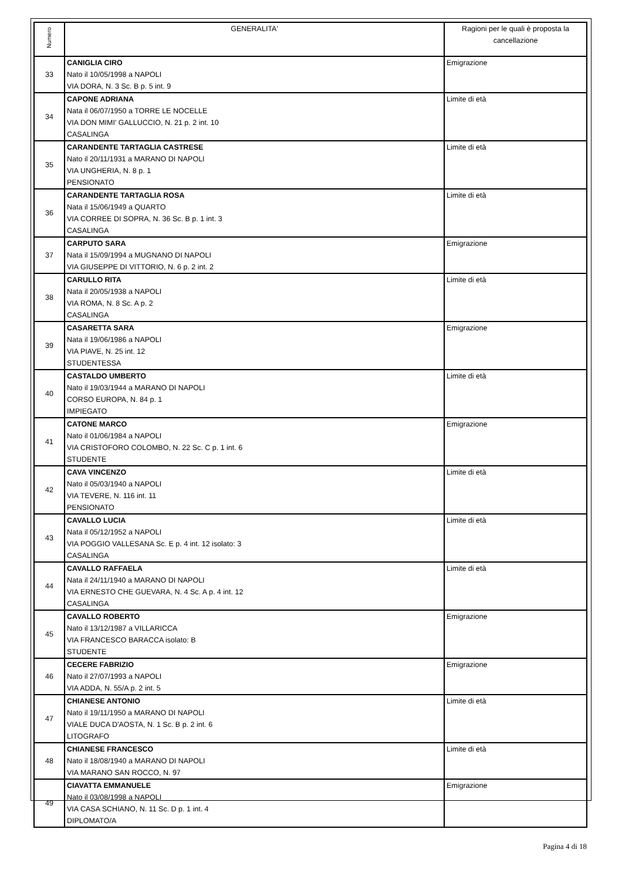| Numero | GENERALITA' | Ragioni per le quali è proposta la cancellazione |
| --- | --- | --- |
| 33 | CANIGLIA CIRO Nato il 10/05/1998 a NAPOLI VIA DORA, N. 3 Sc. B p. 5 int. 9 | Emigrazione |
| 34 | CAPONE ADRIANA Nata il 06/07/1950 a TORRE LE NOCELLE VIA DON MIMI' GALLUCCIO, N. 21 p. 2 int. 10 CASALINGA | Limite di età |
| 35 | CARANDENTE TARTAGLIA CASTRESE Nato il 20/11/1931 a MARANO DI NAPOLI VIA UNGHERIA, N. 8 p. 1 PENSIONATO | Limite di età |
| 36 | CARANDENTE TARTAGLIA ROSA Nata il 15/06/1949 a QUARTO VIA CORREE DI SOPRA, N. 36 Sc. B p. 1 int. 3 CASALINGA | Limite di età |
| 37 | CARPUTO SARA Nata il 15/09/1994 a MUGNANO DI NAPOLI VIA GIUSEPPE DI VITTORIO, N. 6 p. 2 int. 2 | Emigrazione |
| 38 | CARULLO RITA Nata il 20/05/1938 a NAPOLI VIA ROMA, N. 8 Sc. A p. 2 CASALINGA | Limite di età |
| 39 | CASARETTA SARA Nata il 19/06/1986 a NAPOLI VIA PIAVE, N. 25 int. 12 STUDENTESSA | Emigrazione |
| 40 | CASTALDO UMBERTO Nato il 19/03/1944 a MARANO DI NAPOLI CORSO EUROPA, N. 84 p. 1 IMPIEGATO | Limite di età |
| 41 | CATONE MARCO Nato il 01/06/1984 a NAPOLI VIA CRISTOFORO COLOMBO, N. 22 Sc. C p. 1 int. 6 STUDENTE | Emigrazione |
| 42 | CAVA VINCENZO Nato il 05/03/1940 a NAPOLI VIA TEVERE, N. 116 int. 11 PENSIONATO | Limite di età |
| 43 | CAVALLO LUCIA Nata il 05/12/1952 a NAPOLI VIA POGGIO VALLESANA Sc. E p. 4 int. 12 isolato: 3 CASALINGA | Limite di età |
| 44 | CAVALLO RAFFAELA Nata il 24/11/1940 a MARANO DI NAPOLI VIA ERNESTO CHE GUEVARA, N. 4 Sc. A p. 4 int. 12 CASALINGA | Limite di età |
| 45 | CAVALLO ROBERTO Nato il 13/12/1987 a VILLARICCA VIA FRANCESCO BARACCA isolato: B STUDENTE | Emigrazione |
| 46 | CECERE FABRIZIO Nato il 27/07/1993 a NAPOLI VIA ADDA, N. 55/A p. 2 int. 5 | Emigrazione |
| 47 | CHIANESE ANTONIO Nato il 19/11/1950 a MARANO DI NAPOLI VIALE DUCA D'AOSTA, N. 1 Sc. B p. 2 int. 6 LITOGRAFO | Limite di età |
| 48 | CHIANESE FRANCESCO Nato il 18/08/1940 a MARANO DI NAPOLI VIA MARANO SAN ROCCO, N. 97 | Limite di età |
| 49 | CIAVATTA EMMANUELE Nato il 03/08/1998 a NAPOLI VIA CASA SCHIANO, N. 11 Sc. D p. 1 int. 4 DIPLOMATO/A | Emigrazione |
Pagina 4 di 18